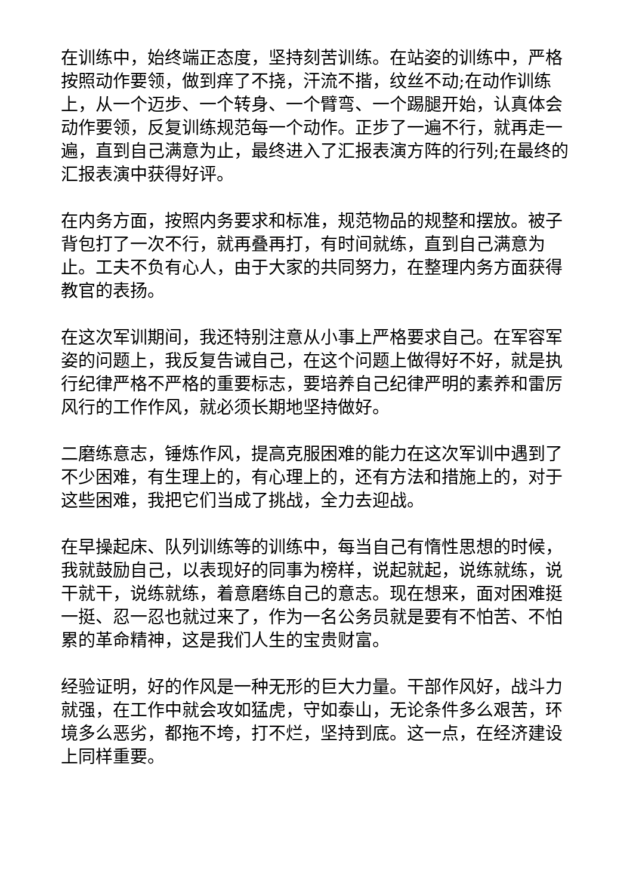在训练中，始终端正态度，坚持刻苦训练。在站姿的训练中，严格按照动作要领，做到痒了不挠，汗流不揩，纹丝不动;在动作训练上，从一个迈步、一个转身、一个臂弯、一个踢腿开始，认真体会动作要领，反复训练规范每一个动作。正步了一遍不行，就再走一遍，直到自己满意为止，最终进入了汇报表演方阵的行列;在最终的汇报表演中获得好评。
在内务方面，按照内务要求和标准，规范物品的规整和摆放。被子背包打了一次不行，就再叠再打，有时间就练，直到自己满意为止。工夫不负有心人，由于大家的共同努力，在整理内务方面获得教官的表扬。
在这次军训期间，我还特别注意从小事上严格要求自己。在军容军姿的问题上，我反复告诫自己，在这个问题上做得好不好，就是执行纪律严格不严格的重要标志，要培养自己纪律严明的素养和雷厉风行的工作作风，就必须长期地坚持做好。
二磨练意志，锤炼作风，提高克服困难的能力在这次军训中遇到了不少困难，有生理上的，有心理上的，还有方法和措施上的，对于这些困难，我把它们当成了挑战，全力去迎战。
在早操起床、队列训练等的训练中，每当自己有惰性思想的时候，我就鼓励自己，以表现好的同事为榜样，说起就起，说练就练，说干就干，说练就练，着意磨练自己的意志。现在想来，面对困难挺一挺、忍一忍也就过来了，作为一名公务员就是要有不怕苦、不怕累的革命精神，这是我们人生的宝贵财富。
经验证明，好的作风是一种无形的巨大力量。干部作风好，战斗力就强，在工作中就会攻如猛虎，守如泰山，无论条件多么艰苦，环境多么恶劣，都拖不垮，打不烂，坚持到底。这一点，在经济建设上同样重要。